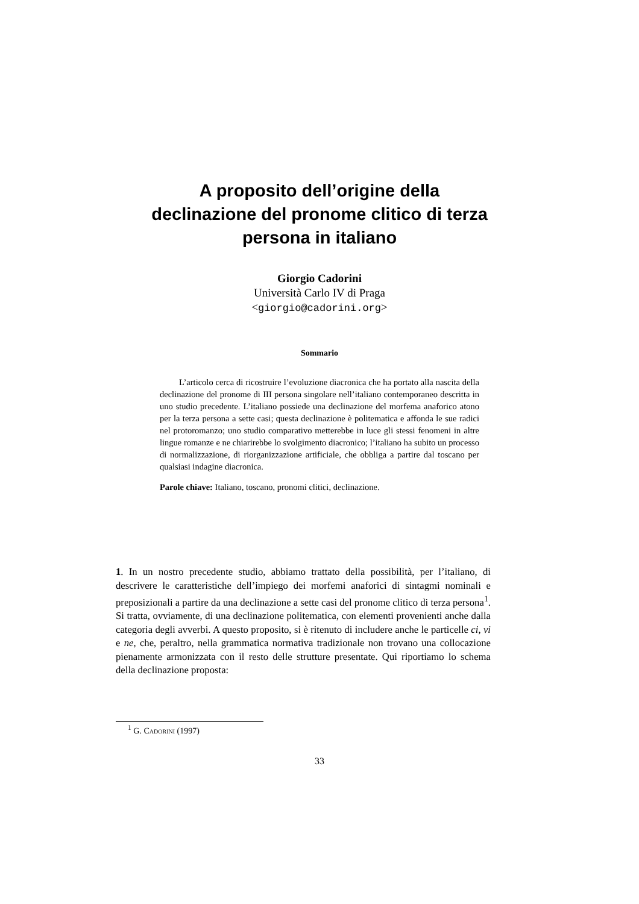A proposito dell’origine della
declinazione del pronome clitico di terza
persona in italiano
Giorgio Cadorini
Università Carlo IV di Praga
<giorgio@cadorini.org>
Sommario
L’articolo cerca di ricostruire l’evoluzione diacronica che ha portato alla nascita della declinazione del pronome di III persona singolare nell’italiano contemporaneo descritta in uno studio precedente. L’italiano possiede una declinazione del morfema anaforico atono per la terza persona a sette casi; questa declinazione è politematica e affonda le sue radici nel protoromanzo; uno studio comparativo metterebbe in luce gli stessi fenomeni in altre lingue romanze e ne chiarirebbe lo svolgimento diacronico; l’italiano ha subito un processo di normalizzazione, di riorganizzazione artificiale, che obbliga a partire dal toscano per qualsiasi indagine diacronica.
Parole chiave: Italiano, toscano, pronomi clitici, declinazione.
1. In un nostro precedente studio, abbiamo trattato della possibilità, per l’italiano, di descrivere le caratteristiche dell’impiego dei morfemi anaforici di sintagmi nominali e preposizionali a partire da una declinazione a sette casi del pronome clitico di terza persona<sup>1</sup>. Si tratta, ovviamente, di una declinazione politematica, con elementi provenienti anche dalla categoria degli avverbi. A questo proposito, si è ritenuto di includere anche le particelle ci, vi e ne, che, peraltro, nella grammatica normativa tradizionale non trovano una collocazione pienamente armonizzata con il resto delle strutture presentate. Qui riportiamo lo schema della declinazione proposta:
<sup>1</sup> G. Cadorini (1997)
33